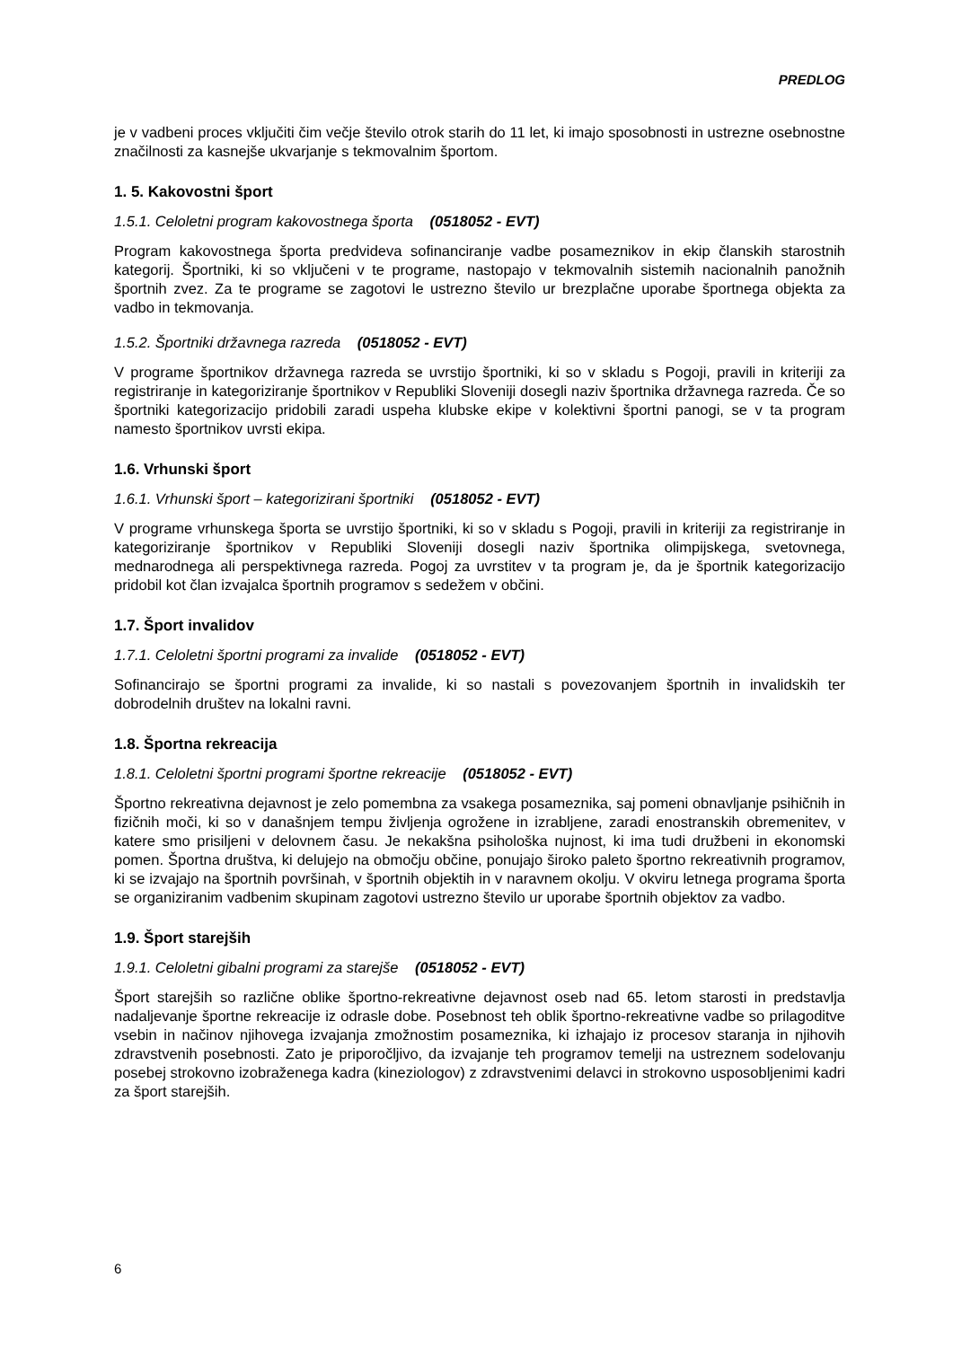PREDLOG
je v vadbeni proces vključiti čim večje število otrok starih do 11 let, ki imajo sposobnosti in ustrezne osebnostne značilnosti za kasnejše ukvarjanje s tekmovalnim športom.
1. 5. Kakovostni šport
1.5.1. Celoletni program kakovostnega športa (0518052 - EVT)
Program kakovostnega športa predvideva sofinanciranje vadbe posameznikov in ekip članskih starostnih kategorij. Športniki, ki so vključeni v te programe, nastopajo v tekmovalnih sistemih nacionalnih panožnih športnih zvez. Za te programe se zagotovi le ustrezno število ur brezplačne uporabe športnega objekta za vadbo in tekmovanja.
1.5.2. Športniki državnega razreda (0518052 - EVT)
V programe športnikov državnega razreda se uvrstijo športniki, ki so v skladu s Pogoji, pravili in kriteriji za registriranje in kategoriziranje športnikov v Republiki Sloveniji dosegli naziv športnika državnega razreda. Če so športniki kategorizacijo pridobili zaradi uspeha klubske ekipe v kolektivni športni panogi, se v ta program namesto športnikov uvrsti ekipa.
1.6. Vrhunski šport
1.6.1. Vrhunski šport – kategorizirani športniki (0518052 - EVT)
V programe vrhunskega športa se uvrstijo športniki, ki so v skladu s Pogoji, pravili in kriteriji za registriranje in kategoriziranje športnikov v Republiki Sloveniji dosegli naziv športnika olimpijskega, svetovnega, mednarodnega ali perspektivnega razreda. Pogoj za uvrstitev v ta program je, da je športnik kategorizacijo pridobil kot član izvajalca športnih programov s sedežem v občini.
1.7. Šport invalidov
1.7.1. Celoletni športni programi za invalide (0518052 - EVT)
Sofinancirajo se športni programi za invalide, ki so nastali s povezovanjem športnih in invalidskih ter dobrodelnih društev na lokalni ravni.
1.8. Športna rekreacija
1.8.1. Celoletni športni programi športne rekreacije (0518052 - EVT)
Športno rekreativna dejavnost je zelo pomembna za vsakega posameznika, saj pomeni obnavljanje psihičnih in fizičnih moči, ki so v današnjem tempu življenja ogrožene in izrabljene, zaradi enostranskih obremenitev, v katere smo prisiljeni v delovnem času. Je nekakšna psihološka nujnost, ki ima tudi družbeni in ekonomski pomen. Športna društva, ki delujejo na območju občine, ponujajo široko paleto športno rekreativnih programov, ki se izvajajo na športnih površinah, v športnih objektih in v naravnem okolju. V okviru letnega programa športa se organiziranim vadbenim skupinam zagotovi ustrezno število ur uporabe športnih objektov za vadbo.
1.9. Šport starejših
1.9.1. Celoletni gibalni programi za starejše (0518052 - EVT)
Šport starejših so različne oblike športno-rekreativne dejavnost oseb nad 65. letom starosti in predstavlja nadaljevanje športne rekreacije iz odrasle dobe. Posebnost teh oblik športno-rekreativne vadbe so prilagoditve vsebin in načinov njihovega izvajanja zmožnostim posameznika, ki izhajajo iz procesov staranja in njihovih zdravstvenih posebnosti. Zato je priporočljivo, da izvajanje teh programov temelji na ustreznem sodelovanju posebej strokovno izobraženega kadra (kineziologov) z zdravstvenimi delavci in strokovno usposobljenimi kadri za šport starejših.
6